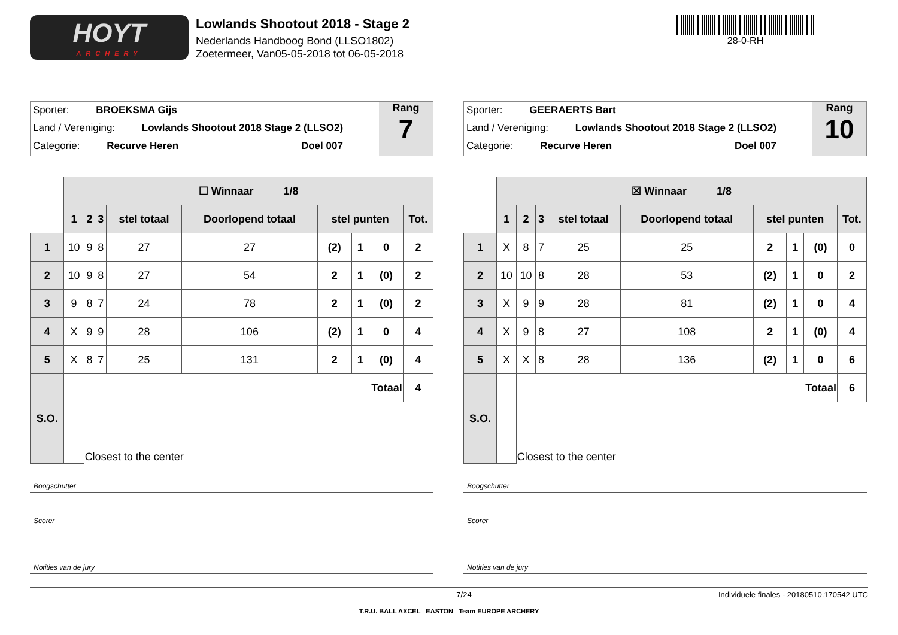HOYT
ARCHERY
Lowlands Shootout 2018 - Stage 2
Nederlands Handboog Bond (LLSO1802)
Zoetermeer, Van05-05-2018 tot 06-05-2018
28-0-RH
Sporter: BROEKSMA Gijs
Land / Vereniging: Lowlands Shootout 2018 Stage 2 (LLSO2)
Categorie: Recurve Heren Doel 007
Rang
7
| | ☐ Winnaar 1/8 | | | | | | | | |
| | 1 | 2 | 3 | stel totaal | Doorlopend totaal | stel punten | | | Tot. |
| 1 | 10 | 9 | 8 | 27 | 27 | (2) | 1 | 0 | 2 |
| 2 | 10 | 9 | 8 | 27 | 54 | 2 | 1 | (0) | 2 |
| 3 | 9 | 8 | 7 | 24 | 78 | 2 | 1 | (0) | 2 |
| 4 | X | 9 | 9 | 28 | 106 | (2) | 1 | 0 | 4 |
| 5 | X | 8 | 7 | 25 | 131 | 2 | 1 | (0) | 4 |
| S.O. | | Totaal | | | | | | | 4 |
| | | Closest to the center | | | | | | | |
Boogschutter
Scorer
Notities van de jury
Sporter: GEERAERTS Bart
Land / Vereniging: Lowlands Shootout 2018 Stage 2 (LLSO2)
Categorie: Recurve Heren Doel 007
Rang
10
| | ☒ Winnaar 1/8 | | | | | | | | |
| | 1 | 2 | 3 | stel totaal | Doorlopend totaal | stel punten | | | Tot. |
| 1 | X | 8 | 7 | 25 | 25 | 2 | 1 | (0) | 0 |
| 2 | 10 | 10 | 8 | 28 | 53 | (2) | 1 | 0 | 2 |
| 3 | X | 9 | 9 | 28 | 81 | (2) | 1 | 0 | 4 |
| 4 | X | 9 | 8 | 27 | 108 | 2 | 1 | (0) | 4 |
| 5 | X | X | 8 | 28 | 136 | (2) | 1 | 0 | 6 |
| S.O. | | Totaal | | | | | | | 6 |
| | | Closest to the center | | | | | | | |
Boogschutter
Scorer
Notities van de jury
7/24 Individuele finales - 20180510.170542 UTC
T.R.U. BALL AXCEL EASTON Team EUROPE ARCHERY